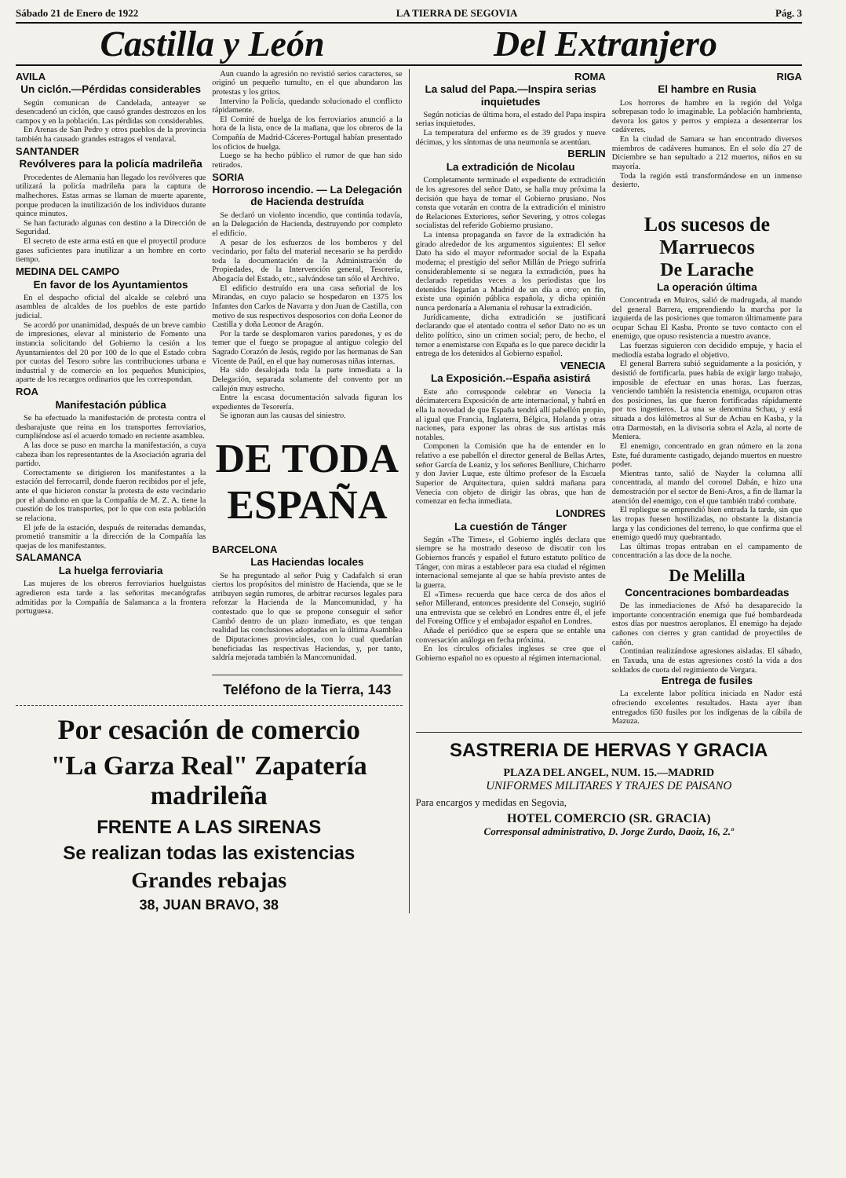Sábado 21 de Enero de 1922 LA TIERRA DE SEGOVIA Pág. 3
Castilla y León Del Extranjero
AVILA
Un ciclón.—Pérdidas considerables
Según comunican de Candelada, anteayer se desencadenó un ciclón, que causó grandes destrozos en los campos y en la población. Las pérdidas son considerables.
En Arenas de San Pedro y otros pueblos de la provincia también ha causado grandes estragos el vendaval.
SANTANDER
Revólveres para la policía madrileña
Procedentes de Alemania han llegado los revólveres que utilizará la policía madrileña para la captura de malhechores. Estas armas se llaman de muerte aparente, porque producen la inutilización de los individuos durante quince minutos.
Se han facturado algunas con destino a la Dirección de Seguridad.
El secreto de este arma está en que el proyectil produce gases suficientes para inutilizar a un hombre en corto tiempo.
MEDINA DEL CAMPO
En favor de los Ayuntamientos
En el despacho oficial del alcalde se celebró una asamblea de alcaldes de los pueblos de este partido judicial.
Se acordó por unanimidad, después de un breve cambio de impresiones, elevar al ministerio de Fomento una instancia solicitando del Gobierno la cesión a los Ayuntamientos del 20 por 100 de lo que el Estado cobra por cuotas del Tesoro sobre las contribuciones urbana e industrial y de comercio en los pequeños Municipios, aparte de los recargos ordinarios que les correspondan.
ROA
Manifestación pública
Se ha efectuado la manifestación de protesta contra el desbarajuste que reina en los transportes ferroviarios, cumpliéndose así el acuerdo tomado en reciente asamblea.
A las doce se puso en marcha la manifestación, a cuya cabeza iban los representantes de la Asociación agraria del partido.
Correctamente se dirigieron los manifestantes a la estación del ferrocarril, donde fueron recibidos por el jefe, ante el que hicieron constar la protesta de este vecindario por el abandono en que la Compañía de M. Z. A. tiene la cuestión de los transportes, por lo que con esta población se relaciona.
El jefe de la estación, después de reiteradas demandas, prometió transmitir a la dirección de la Compañía las quejas de los manifestantes.
SALAMANCA
La huelga ferroviaria
Las mujeres de los obreros ferroviarios huelguistas agredieron esta tarde a las señoritas mecanógrafas admitidas por la Compañía de Salamanca a la frontera portuguesa.
Aun cuando la agresión no revistió serios caracteres, se originó un pequeño tumulto, en el que abundaron las protestas y los gritos.
Intervino la Policía, quedando solucionado el conflicto rápidamente.
El Comité de huelga de los ferroviarios anunció a la hora de la lista, once de la mañana, que los obreros de la Compañía de Madrid-Cáceres-Portugal habían presentado los oficios de huelga.
Luego se ha hecho público el rumor de que han sido retirados.
SORIA
Horroroso incendio. — La Delegación de Hacienda destruída
Se declaró un violento incendio, que continúa todavía, en la Delegación de Hacienda, destruyendo por completo el edificio.
A pesar de los esfuerzos de los bomberos y del vecindario, por falta del material necesario se ha perdido toda la documentación de la Administración de Propiedades, de la Intervención general, Tesorería, Abogacía del Estado, etc., salvándose tan sólo el Archivo.
El edificio destruído era una casa señorial de los Mirandas, en cuyo palacio se hospedaron en 1375 los Infantes don Carlos de Navarra y don Juan de Castilla, con motivo de sus respectivos desposorios con doña Leonor de Castilla y doña Leonor de Aragón.
Por la tarde se desplomaron varios paredones, y es de temer que el fuego se propague al antiguo colegio del Sagrado Corazón de Jesús, regido por las hermanas de San Vicente de Paúl, en el que hay numerosas niñas internas.
Ha sido desalojada toda la parte inmediata a la Delegación, separada solamente del convento por un callejón muy estrecho.
Entre la escasa documentación salvada figuran los expedientes de Tesorería.
Se ignoran aun las causas del siniestro.
DE TODA ESPAÑA
BARCELONA
Las Haciendas locales
Se ha preguntado al señor Puig y Cadafalch si eran ciertos los propósitos del ministro de Hacienda, que se le atribuyen según rumores, de arbitrar recursos legales para reforzar la Hacienda de la Mancomunidad, y ha contestado que lo que se propone conseguir el señor Cambó dentro de un plazo inmediato, es que tengan realidad las conclusiones adoptadas en la última Asamblea de Diputaciones provinciales, con lo cual quedarían beneficiadas las respectivas Haciendas, y, por tanto, saldría mejorada también la Mancomunidad.
Teléfono de la Tierra, 143
Por cesación de comercio
"La Garza Real" Zapatería madrileña
FRENTE A LAS SIRENAS
Se realizan todas las existencias
Grandes rebajas
38, JUAN BRAVO, 38
ROMA
La salud del Papa.—Inspira serias inquietudes
Según noticias de última hora, el estado del Papa inspira serias inquietudes.
La temperatura del enfermo es de 39 grados y nueve décimas, y los síntomas de una neumonía se acentúan.
BERLIN
La extradición de Nicolau
Completamente terminado el expediente de extradición de los agresores del señor Dato, se halla muy próxima la decisión que haya de tomar el Gobierno prusiano. Nos consta que votarán en contra de la extradición el ministro de Relaciones Exteriores, señor Severing, y otros colegas socialistas del referido Gobierno prusiano.
La intensa propaganda en favor de la extradición ha girado alrededor de los argumentos siguientes: El señor Dato ha sido el mayor reformador social de la España moderna; el prestigio del señor Millán de Priego sufriría considerablemente si se negara la extradición, pues ha declarado repetidas veces a los periodistas que los detenidos llegarían a Madrid de un día a otro; en fin, existe una opinión pública española, y dicha opinión nunca perdonaría a Alemania el rehusar la extradición.
Jurídicamente, dicha extradición se justificará declarando que el atentado contra el señor Dato no es un delito político, sino un crimen social; pero, de hecho, el temor a enemistarse con España es lo que parece decidir la entrega de los detenidos al Gobierno español.
VENECIA
La Exposición.--España asistirá
Este año corresponde celebrar en Venecia la décimatercera Exposición de arte internacional, y habrá en ella la novedad de que España tendrá allí pabellón propio, al igual que Francia, Inglaterra, Bélgica, Holanda y otras naciones, para exponer las obras de sus artistas más notables.
Componen la Comisión que ha de entender en lo relativo a ese pabellón el director general de Bellas Artes, señor García de Leaniz, y los señores Benlliure, Chicharro y don Javier Luque, este último profesor de la Escuela Superior de Arquitectura, quien saldrá mañana para Venecia con objeto de dirigir las obras, que han de comenzar en fecha inmediata.
LONDRES
La cuestión de Tánger
Según «The Times», el Gobierno inglés declara que siempre se ha mostrado deseoso de discutir con los Gobiernos francés y español el futuro estatuto político de Tánger, con miras a establecer para esa ciudad el régimen internacional semejante al que se había previsto antes de la guerra.
El «Times» recuerda que hace cerca de dos años el señor Millerand, entonces presidente del Consejo, sugirió una entrevista que se celebró en Londres entre él, el jefe del Foreing Office y el embajador español en Londres.
Añade el periódico que se espera que se entable una conversación análoga en fecha próxima.
En los círculos oficiales ingleses se cree que el Gobierno español no es opuesto al régimen internacional.
RIGA
El hambre en Rusia
Los horrores de hambre en la región del Volga sobrepasan todo lo imaginable. La población hambrienta, devora los gatos y perros y empieza a desenterrar los cadáveres.
En la ciudad de Samara se han encontrado diversos miembros de cadáveres humanos. En el solo día 27 de Diciembre se han sepultado a 212 muertos, niños en su mayoría.
Toda la región está transformándose en un inmenso desierto.
Los sucesos de Marruecos
De Larache
La operación última
Concentrada en Muiros, salió de madrugada, al mando del general Barrera, emprendiendo la marcha por la izquierda de las posiciones que tomaron últimamente para ocupar Schau El Kasba. Pronto se tuvo contacto con el enemigo, que opuso resistencia a nuestro avance.
Las fuerzas siguieron con decidido empuje, y hacia el mediodía estaba logrado el objetivo.
El general Barrera subió seguidamente a la posición, y desistió de fortificarla. pues había de exigir largo trabajo, imposible de efectuar en unas horas. Las fuerzas, venciendo también la resistencia enemiga, ocuparon otras dos posiciones, las que fueron fortificadas rápidamente por tos ingenieros. La una se denomina Schau, y está situada a dos kilómetros al Sur de Achau en Kasba, y la otra Darmostah, en la divisoria sobra el Azla, al norte de Meniera.
El enemigo, concentrado en gran número en la zona Este, fué duramente castigado, dejando muertos en nuestro poder.
Mientras tanto, salió de Nayder la columna allí concentrada, al mando del coronel Dabán, e hizo una demostración por el sector de Beni-Aros, a fin de llamar la atención del enemigo, con el que también trabó combate.
El repliegue se emprendió bien entrada la tarde, sin que las tropas fuesen hostilizadas, no obstante la distancia larga y las condiciones del terreno, lo que confirma que el enemigo quedó muy quebrantado.
Las últimas tropas entraban en el campamento de concentración a las doce de la noche.
De Melilla
Concentraciones bombardeadas
De las inmediaciones de Afsó ha desaparecido la importante concentración enemiga que fué bombardeada estos días por nuestros aeroplanos. El enemigo ha dejado cañones con cierres y gran cantidad de proyectiles de cañón.
Continúan realizándose agresiones aisladas. El sábado, en Taxuda, una de estas agresiones costó la vida a dos soldados de cuota del regimiento de Vergara.
Entrega de fusiles
La excelente labor política iniciada en Nador está ofreciendo excelentes resultados. Hasta ayer iban entregados 650 fusiles por los indígenas de la cábila de Mazuza.
SASTRERIA DE HERVAS Y GRACIA
PLAZA DEL ANGEL, NUM. 15.—MADRID
UNIFORMES MILITARES Y TRAJES DE PAISANO
Para encargos y medidas en Segovia,
HOTEL COMERCIO (SR. GRACIA)
Corresponsal administrativo, D. Jorge Zurdo, Daoiz, 16, 2.º